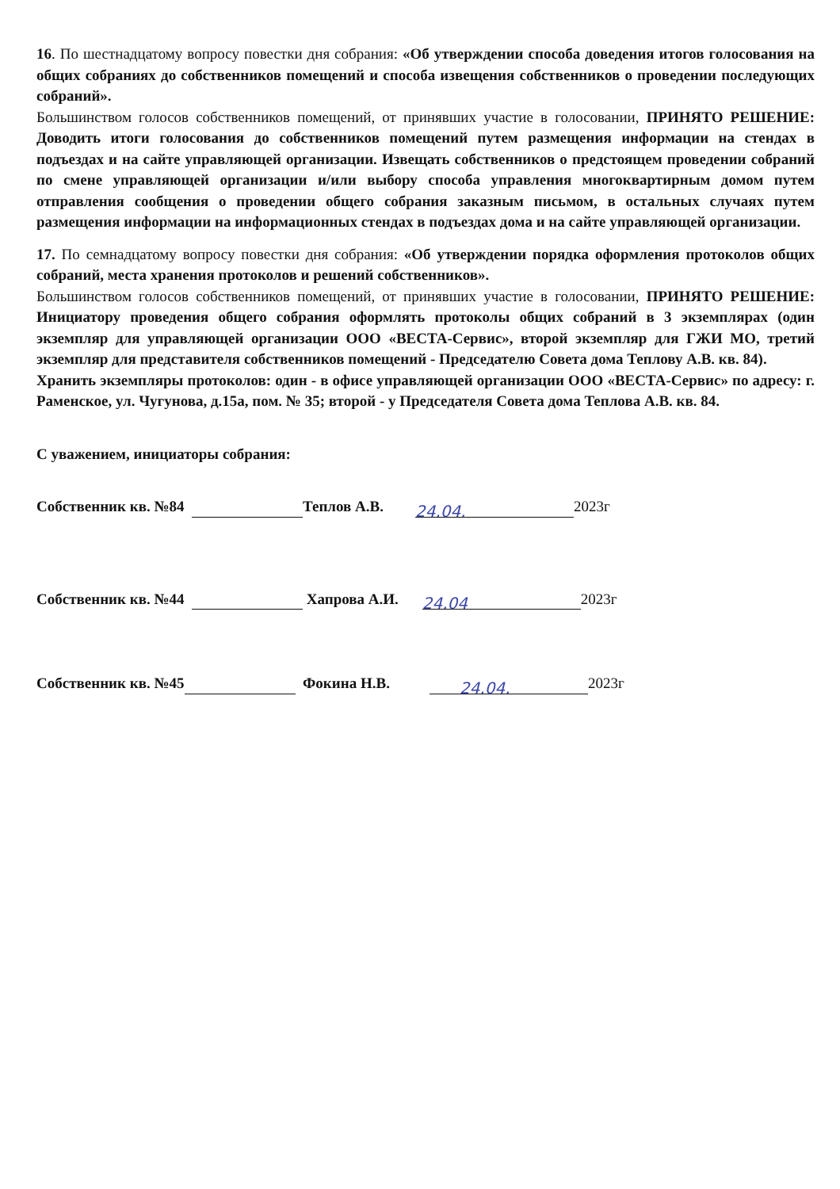16. По шестнадцатому вопросу повестки дня собрания: «Об утверждении способа доведения итогов голосования на общих собраниях до собственников помещений и способа извещения собственников о проведении последующих собраний».
Большинством голосов собственников помещений, от принявших участие в голосовании, ПРИНЯТО РЕШЕНИЕ: Доводить итоги голосования до собственников помещений путем размещения информации на стендах в подъездах и на сайте управляющей организации. Извещать собственников о предстоящем проведении собраний по смене управляющей организации и/или выбору способа управления многоквартирным домом путем отправления сообщения о проведении общего собрания заказным письмом, в остальных случаях путем размещения информации на информационных стендах в подъездах дома и на сайте управляющей организации.
17. По семнадцатому вопросу повестки дня собрания: «Об утверждении порядка оформления протоколов общих собраний, места хранения протоколов и решений собственников».
Большинством голосов собственников помещений, от принявших участие в голосовании, ПРИНЯТО РЕШЕНИЕ: Инициатору проведения общего собрания оформлять протоколы общих собраний в 3 экземплярах (один экземпляр для управляющей организации ООО «ВЕСТА-Сервис», второй экземпляр для ГЖИ МО, третий экземпляр для представителя собственников помещений - Председателю Совета дома Теплову А.В. кв. 84).
Хранить экземпляры протоколов: один - в офисе управляющей организации ООО «ВЕСТА-Сервис» по адресу: г. Раменское, ул. Чугунова, д.15а, пом. № 35; второй - у Председателя Совета дома Теплова А.В. кв. 84.
С уважением, инициаторы собрания:
Собственник кв. №84 Теплов А.В. 24.04. 2023г
Собственник кв. №44 Хапрова А.И. 24.04 2023г
Собственник кв. №45 Фокина Н.В. 24.04. 2023г